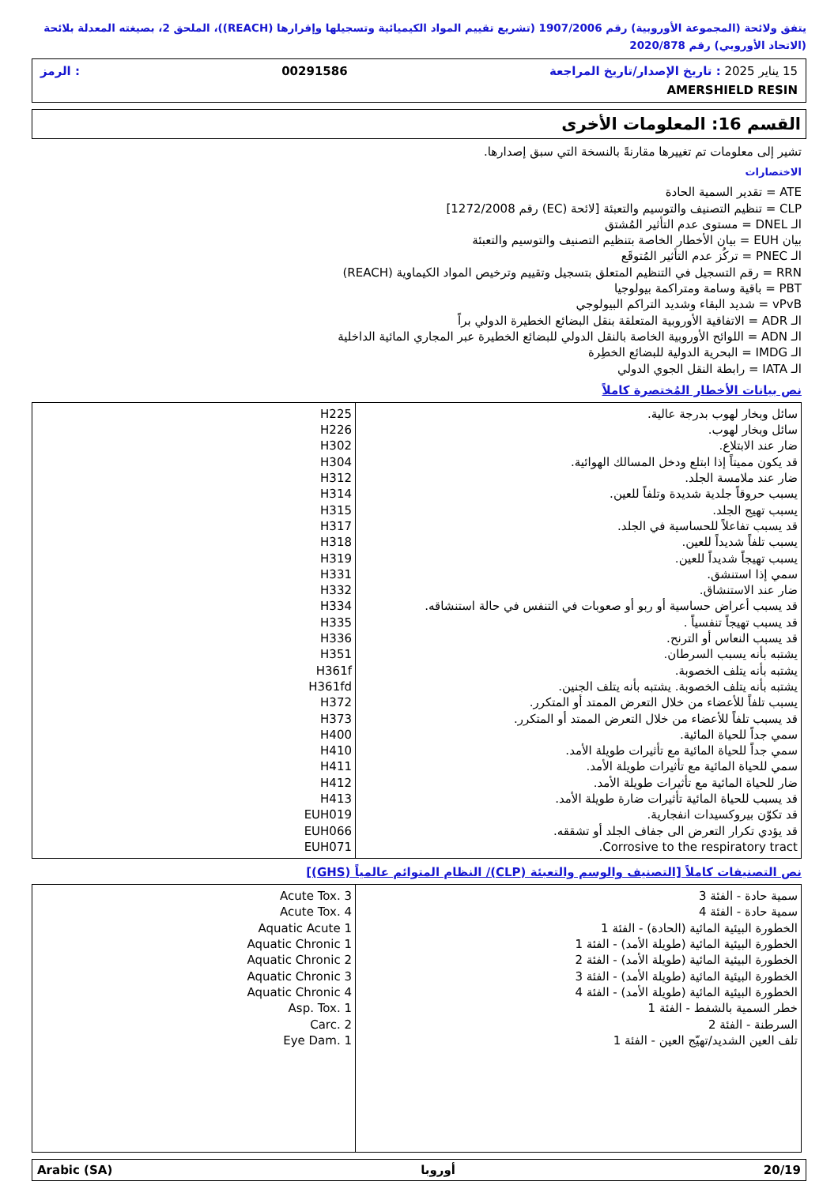يتفق ولائحة (المجموعة الأوروبية) رقم 1907/2006 (تشريع تقييم المواد الكيميائية وتسجيلها وإقرارها (REACH))، الملحق 2، بصيغته المعدلة بلائحة (الاتحاد الأوروبي) رقم 2020/878
15 يناير 2025 : تاريخ الإصدار/تاريخ المراجعة 00291586: الرمز
AMERSHIELD RESIN
القسم 16: المعلومات الأخرى
تشير إلى معلومات تم تغييرها مقارنةً بالنسخة التي سبق إصدارها.
الاختصارات
ATE = تقدير السمية الحادة
CLP = تنظيم التصنيف والتوسيم والتعبئة [لائحة (EC) رقم 1272/2008]
الـ DNEL = مستوى عدم التأثير المُشتق
بيان EUH = بيان الأخطار الخاصة بتنظيم التصنيف والتوسيم والتعبئة
الـ PNEC = تركُز عدم التأثير المُتوقَع
RRN = رقم التسجيل في التنظيم المتعلق بتسجيل وتقييم وترخيص المواد الكيماوية (REACH)
PBT = باقية وسامة ومتراكمة بيولوجيا
vPvB = شديد البقاء وشديد التراكم البيولوجي
الـ ADR = الاتفاقية الأوروبية المتعلقة بنقل البضائع الخطيرة الدولي براً
الـ ADN = اللوائح الأوروبية الخاصة بالنقل الدولي للبضائع الخطيرة عبر المجاري المائية الداخلية
الـ IMDG = البحرية الدولية للبضائع الخطِرة
الـ IATA = رابطة النقل الجوي الدولي
نص بيانات الأخطار المُختصرة كاملاً
| سائل وبخار لهوب بدرجة عالية. سائل وبخار لهوب. ضار عند الابتلاع. قد يكون مميتاً إذا ابتلع ودخل المسالك الهوائية. ضار عند ملامسة الجلد. يسبب حروقاً جلدية شديدة وتلفاً للعين. يسبب تهيج الجلد. قد يسبب تفاعلاً للحساسية في الجلد. يسبب تلفاً شديداً للعين. يسبب تهيجاً شديداً للعين. سمي إذا استنشق. ضار عند الاستنشاق. قد يسبب أعراض حساسية أو ربو أو صعوبات في التنفس في حالة استنشاقه. قد يسبب تهيجاً تنفسياً . قد يسبب النعاس أو الترنح. يشتبه بأنه يسبب السرطان. يشتبه بأنه يتلف الخصوبة. يشتبه بأنه يتلف الخصوبة. يشتبه بأنه يتلف الجنين. يسبب تلفاً للأعضاء من خلال التعرض الممتد أو المتكرر. قد يسبب تلفاً للأعضاء من خلال التعرض الممتد أو المتكرر. سمي جداً للحياة المائية. سمي جداً للحياة المائية مع تأثيرات طويلة الأمد. سمي للحياة المائية مع تأثيرات طويلة الأمد. ضار للحياة المائية مع تأثيرات طويلة الأمد. قد يسبب للحياة المائية تأثيرات ضارة طويلة الأمد. قد تكوّن بيروكسيدات انفجارية. قد يؤدي تكرار التعرض الى جفاف الجلد أو تشققه. Corrosive to the respiratory tract. | H225 H226 H302 H304 H312 H314 H315 H317 H318 H319 H331 H332 H334 H335 H336 H351 H361f H361fd H372 H373 H400 H410 H411 H412 H413 EUH019 EUH066 EUH071 |
نص التصنيفات كاملاً [التصنيف والوسم والتعبئة (CLP)/ النظام المتوائم عالمياً (GHS)]
| سمية حادة - الفئة 3 سمية حادة - الفئة 4 الخطورة البيئية المائية (الحادة) - الفئة 1 الخطورة البيئية المائية (طويلة الأمد) - الفئة 1 الخطورة البيئية المائية (طويلة الأمد) - الفئة 2 الخطورة البيئية المائية (طويلة الأمد) - الفئة 3 الخطورة البيئية المائية (طويلة الأمد) - الفئة 4 خطر السمية بالشفط - الفئة 1 السرطنة - الفئة 2 تلف العين الشديد/تهيّج العين - الفئة 1 | Acute Tox. 3 Acute Tox. 4 Aquatic Acute 1 Aquatic Chronic 1 Aquatic Chronic 2 Aquatic Chronic 3 Aquatic Chronic 4 Asp. Tox. 1 Carc. 2 Eye Dam. 1 |
20/19 أوروبا Arabic (SA)